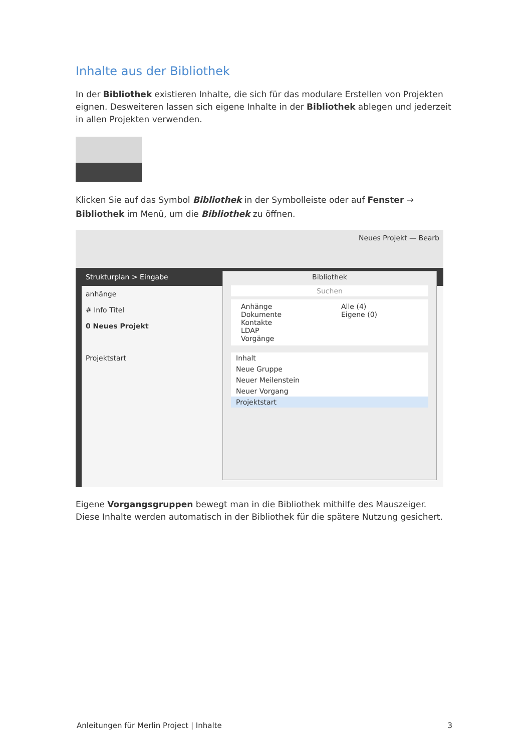Inhalte aus der Bibliothek
In der Bibliothek existieren Inhalte, die sich für das modulare Erstellen von Projekten eignen. Desweiteren lassen sich eigene Inhalte in der Bibliothek ablegen und jederzeit in allen Projekten verwenden.
Klicken Sie auf das Symbol Bibliothek in der Symbolleiste oder auf Fenster → Bibliothek im Menü, um die Bibliothek zu öffnen.
Neues Projekt — Bearb
Strukturplan > Eingabe
anhänge
# Info Titel
0 Neues Projekt
Projektstart
Bibliothek
Suchen
Anhänge
Dokumente
Kontakte
LDAP
Vorgänge
Alle (4)
Eigene (0)
Inhalt
Neue Gruppe
Neuer Meilenstein
Neuer Vorgang
Projektstart
Eigene Vorgangsgruppen bewegt man in die Bibliothek mithilfe des Mauszeiger. Diese Inhalte werden automatisch in der Bibliothek für die spätere Nutzung gesichert.
Anleitungen für Merlin Project | Inhalte 3